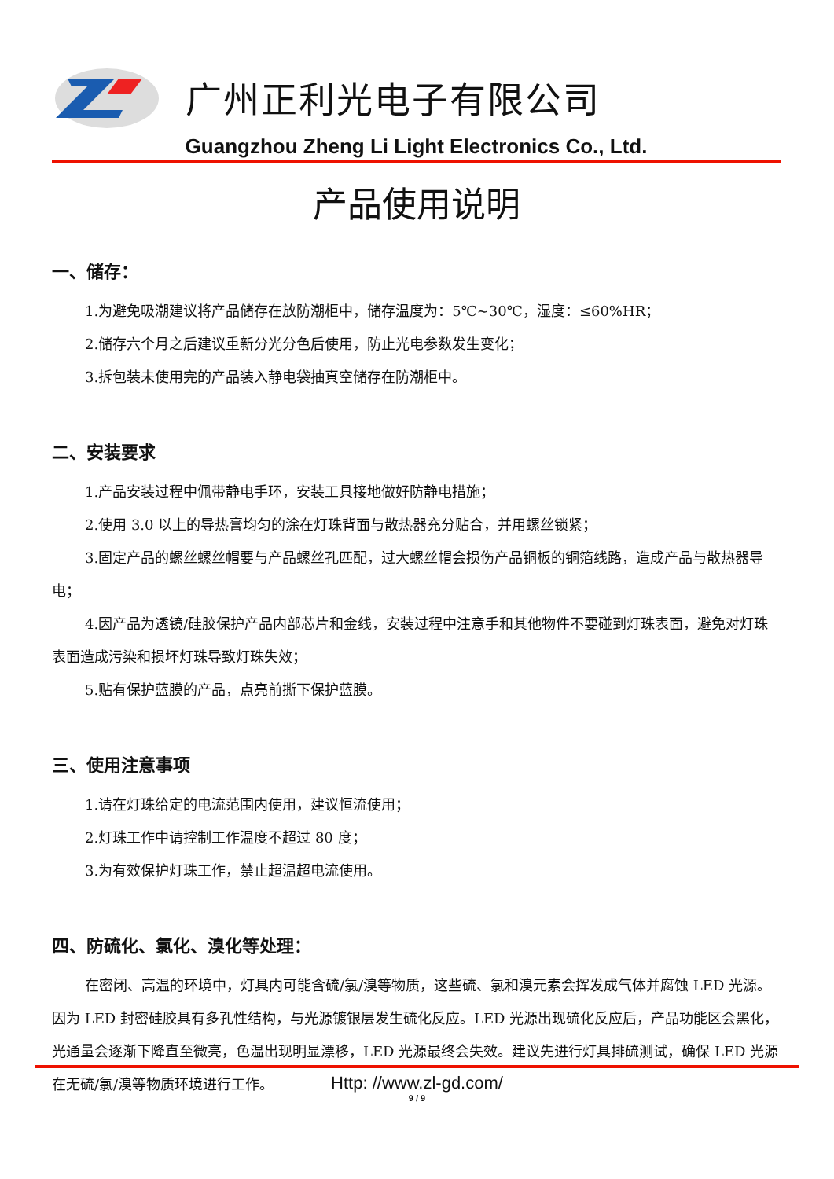广州正利光电子有限公司
Guangzhou Zheng Li Light Electronics Co., Ltd.
产品使用说明
一、储存：
1.为避免吸潮建议将产品储存在放防潮柜中，储存温度为：5℃~30℃，湿度：≤60%HR；
2.储存六个月之后建议重新分光分色后使用，防止光电参数发生变化；
3.拆包装未使用完的产品装入静电袋抽真空储存在防潮柜中。
二、安装要求
1.产品安装过程中佩带静电手环，安装工具接地做好防静电措施；
2.使用 3.0 以上的导热膏均匀的涂在灯珠背面与散热器充分贴合，并用螺丝锁紧；
3.固定产品的螺丝螺丝帽要与产品螺丝孔匹配，过大螺丝帽会损伤产品铜板的铜箔线路，造成产品与散热器导电；
4.因产品为透镜/硅胶保护产品内部芯片和金线，安装过程中注意手和其他物件不要碰到灯珠表面，避免对灯珠表面造成污染和损坏灯珠导致灯珠失效；
5.贴有保护蓝膜的产品，点亮前撕下保护蓝膜。
三、使用注意事项
1.请在灯珠给定的电流范围内使用，建议恒流使用；
2.灯珠工作中请控制工作温度不超过 80 度；
3.为有效保护灯珠工作，禁止超温超电流使用。
四、防硫化、氯化、溴化等处理：
在密闭、高温的环境中，灯具内可能含硫/氯/溴等物质，这些硫、氯和溴元素会挥发成气体并腐蚀 LED 光源。因为 LED 封密硅胶具有多孔性结构，与光源镀银层发生硫化反应。LED 光源出现硫化反应后，产品功能区会黑化，光通量会逐渐下降直至微亮，色温出现明显漂移，LED 光源最终会失效。建议先进行灯具排硫测试，确保 LED 光源在无硫/氯/溴等物质环境进行工作。
Http: //www.zl-gd.com/
9 / 9